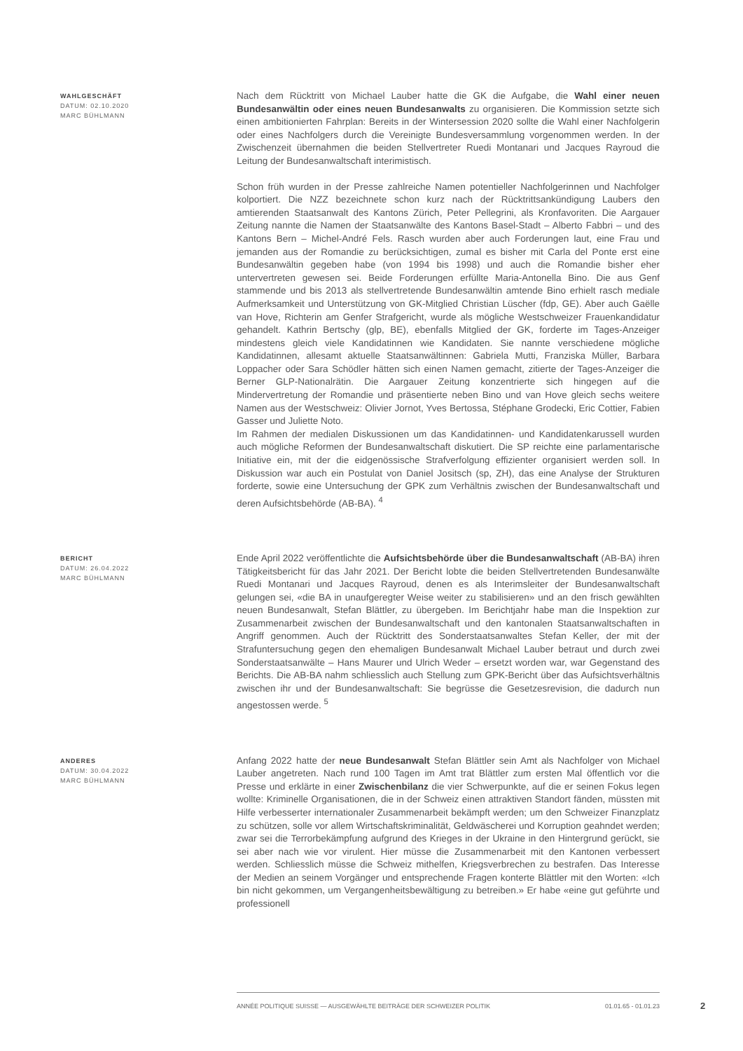WAHLGESCHÄFT
DATUM: 02.10.2020
MARC BÜHLMANN
Nach dem Rücktritt von Michael Lauber hatte die GK die Aufgabe, die Wahl einer neuen Bundesanwältin oder eines neuen Bundesanwalts zu organisieren. Die Kommission setzte sich einen ambitionierten Fahrplan: Bereits in der Wintersession 2020 sollte die Wahl einer Nachfolgerin oder eines Nachfolgers durch die Vereinigte Bundesversammlung vorgenommen werden. In der Zwischenzeit übernahmen die beiden Stellvertreter Ruedi Montanari und Jacques Rayroud die Leitung der Bundesanwaltschaft interimistisch.
Schon früh wurden in der Presse zahlreiche Namen potentieller Nachfolgerinnen und Nachfolger kolportiert. Die NZZ bezeichnete schon kurz nach der Rücktrittsankündigung Laubers den amtierenden Staatsanwalt des Kantons Zürich, Peter Pellegrini, als Kronfavoriten. Die Aargauer Zeitung nannte die Namen der Staatsanwälte des Kantons Basel-Stadt – Alberto Fabbri – und des Kantons Bern – Michel-André Fels. Rasch wurden aber auch Forderungen laut, eine Frau und jemanden aus der Romandie zu berücksichtigen, zumal es bisher mit Carla del Ponte erst eine Bundesanwältin gegeben habe (von 1994 bis 1998) und auch die Romandie bisher eher untervertreten gewesen sei. Beide Forderungen erfüllte Maria-Antonella Bino. Die aus Genf stammende und bis 2013 als stellvertretende Bundesanwältin amtende Bino erhielt rasch mediale Aufmerksamkeit und Unterstützung von GK-Mitglied Christian Lüscher (fdp, GE). Aber auch Gaëlle van Hove, Richterin am Genfer Strafgericht, wurde als mögliche Westschweizer Frauenkandidatur gehandelt. Kathrin Bertschy (glp, BE), ebenfalls Mitglied der GK, forderte im Tages-Anzeiger mindestens gleich viele Kandidatinnen wie Kandidaten. Sie nannte verschiedene mögliche Kandidatinnen, allesamt aktuelle Staatsanwältinnen: Gabriela Mutti, Franziska Müller, Barbara Loppacher oder Sara Schödler hätten sich einen Namen gemacht, zitierte der Tages-Anzeiger die Berner GLP-Nationalrätin. Die Aargauer Zeitung konzentrierte sich hingegen auf die Mindervertretung der Romandie und präsentierte neben Bino und van Hove gleich sechs weitere Namen aus der Westschweiz: Olivier Jornot, Yves Bertossa, Stéphane Grodecki, Eric Cottier, Fabien Gasser und Juliette Noto.
Im Rahmen der medialen Diskussionen um das Kandidatinnen- und Kandidatenkarussell wurden auch mögliche Reformen der Bundesanwaltschaft diskutiert. Die SP reichte eine parlamentarische Initiative ein, mit der die eidgenössische Strafverfolgung effizienter organisiert werden soll. In Diskussion war auch ein Postulat von Daniel Jositsch (sp, ZH), das eine Analyse der Strukturen forderte, sowie eine Untersuchung der GPK zum Verhältnis zwischen der Bundesanwaltschaft und deren Aufsichtsbehörde (AB-BA). <sup>4</sup>
BERICHT
DATUM: 26.04.2022
MARC BÜHLMANN
Ende April 2022 veröffentlichte die Aufsichtsbehörde über die Bundesanwaltschaft (AB-BA) ihren Tätigkeitsbericht für das Jahr 2021. Der Bericht lobte die beiden Stellvertretenden Bundesanwälte Ruedi Montanari und Jacques Rayroud, denen es als Interimsleiter der Bundesanwaltschaft gelungen sei, «die BA in unaufgeregter Weise weiter zu stabilisieren» und an den frisch gewählten neuen Bundesanwalt, Stefan Blättler, zu übergeben. Im Berichtjahr habe man die Inspektion zur Zusammenarbeit zwischen der Bundesanwaltschaft und den kantonalen Staatsanwaltschaften in Angriff genommen. Auch der Rücktritt des Sonderstaatsanwaltes Stefan Keller, der mit der Strafuntersuchung gegen den ehemaligen Bundesanwalt Michael Lauber betraut und durch zwei Sonderstaatsanwälte – Hans Maurer und Ulrich Weder – ersetzt worden war, war Gegenstand des Berichts. Die AB-BA nahm schliesslich auch Stellung zum GPK-Bericht über das Aufsichtsverhältnis zwischen ihr und der Bundesanwaltschaft: Sie begrüsse die Gesetzesrevision, die dadurch nun angestossen werde. <sup>5</sup>
ANDERES
DATUM: 30.04.2022
MARC BÜHLMANN
Anfang 2022 hatte der neue Bundesanwalt Stefan Blättler sein Amt als Nachfolger von Michael Lauber angetreten. Nach rund 100 Tagen im Amt trat Blättler zum ersten Mal öffentlich vor die Presse und erklärte in einer Zwischenbilanz die vier Schwerpunkte, auf die er seinen Fokus legen wollte: Kriminelle Organisationen, die in der Schweiz einen attraktiven Standort fänden, müssten mit Hilfe verbesserter internationaler Zusammenarbeit bekämpft werden; um den Schweizer Finanzplatz zu schützen, solle vor allem Wirtschaftskriminalität, Geldwäscherei und Korruption geahndet werden; zwar sei die Terrorbekämpfung aufgrund des Krieges in der Ukraine in den Hintergrund gerückt, sie sei aber nach wie vor virulent. Hier müsse die Zusammenarbeit mit den Kantonen verbessert werden. Schliesslich müsse die Schweiz mithelfen, Kriegsverbrechen zu bestrafen. Das Interesse der Medien an seinem Vorgänger und entsprechende Fragen konterte Blättler mit den Worten: «Ich bin nicht gekommen, um Vergangenheitsbewältigung zu betreiben.» Er habe «eine gut geführte und professionell
ANNÉE POLITIQUE SUISSE — AUSGEWÄHLTE BEITRÄGE DER SCHWEIZER POLITIK 01.01.65 - 01.01.23
2